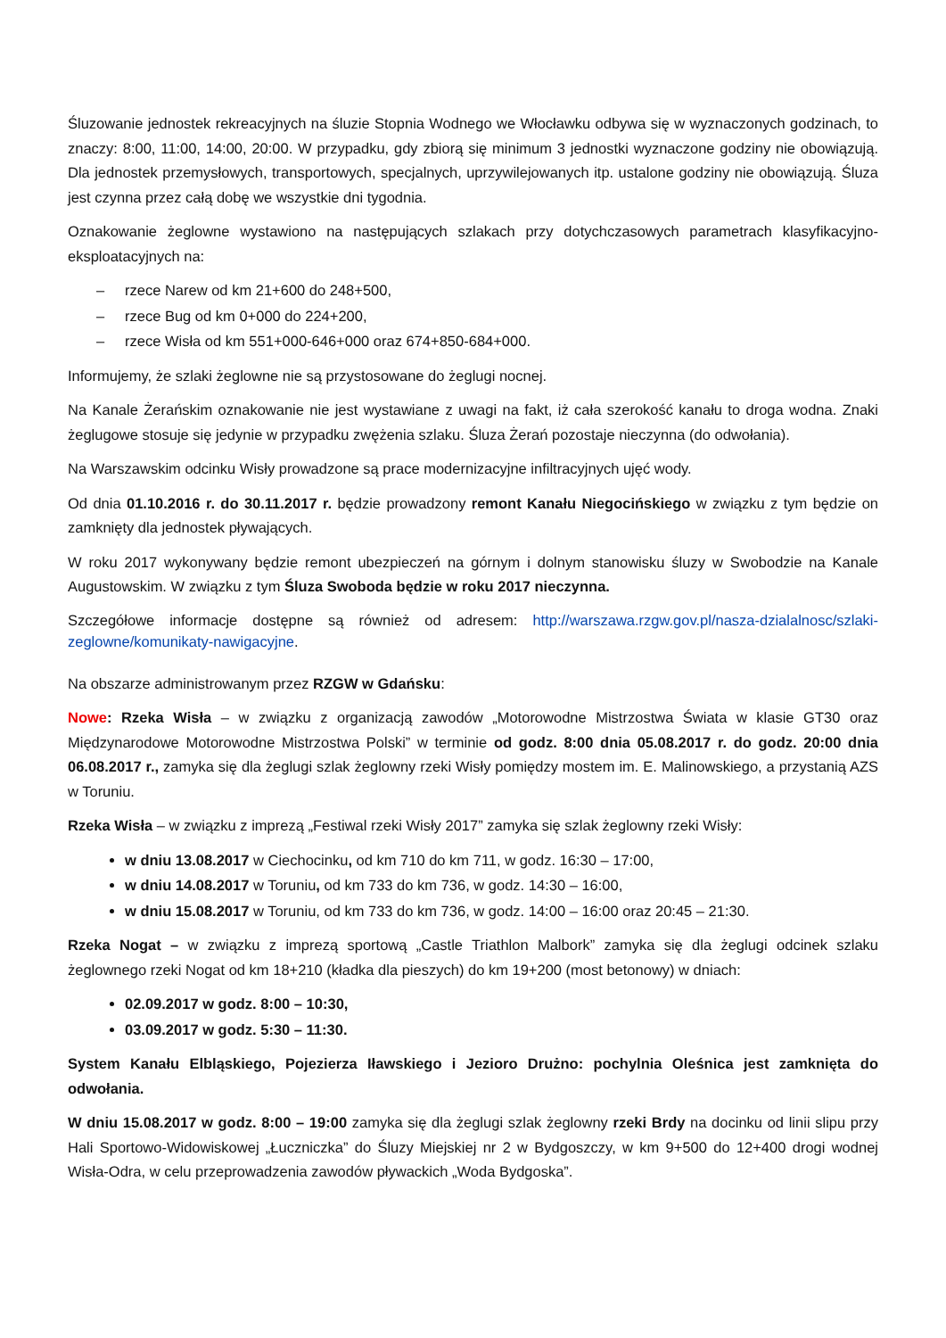Śluzowanie jednostek rekreacyjnych na śluzie Stopnia Wodnego we Włocławku odbywa się w wyznaczonych godzinach, to znaczy: 8:00, 11:00, 14:00, 20:00. W przypadku, gdy zbiorą się minimum 3 jednostki wyznaczone godziny nie obowiązują. Dla jednostek przemysłowych, transportowych, specjalnych, uprzywilejowanych itp. ustalone godziny nie obowiązują. Śluza jest czynna przez całą dobę we wszystkie dni tygodnia.
Oznakowanie żeglowne wystawiono na następujących szlakach przy dotychczasowych parametrach klasyfikacyjno-eksploatacyjnych na:
– rzece Narew od km 21+600 do 248+500,
– rzece Bug od km 0+000 do 224+200,
– rzece Wisła od km 551+000-646+000 oraz 674+850-684+000.
Informujemy, że szlaki żeglowne nie są przystosowane do żeglugi nocnej.
Na Kanale Żerańskim oznakowanie nie jest wystawiane z uwagi na fakt, iż cała szerokość kanału to droga wodna. Znaki żeglugowe stosuje się jedynie w przypadku zwężenia szlaku. Śluza Żerań pozostaje nieczynna (do odwołania).
Na Warszawskim odcinku Wisły prowadzone są prace modernizacyjne infiltracyjnych ujęć wody.
Od dnia 01.10.2016 r. do 30.11.2017 r. będzie prowadzony remont Kanału Niegocińskiego w związku z tym będzie on zamknięty dla jednostek pływających.
W roku 2017 wykonywany będzie remont ubezpieczeń na górnym i dolnym stanowisku śluzy w Swobodzie na Kanale Augustowskim. W związku z tym Śluza Swoboda będzie w roku 2017 nieczynna.
Szczegółowe informacje dostępne są również od adresem: http://warszawa.rzgw.gov.pl/nasza-dzialalnosc/szlaki-zeglowne/komunikaty-nawigacyjne.
Na obszarze administrowanym przez RZGW w Gdańsku:
Nowe: Rzeka Wisła – w związku z organizacją zawodów „Motorowodne Mistrzostwa Świata w klasie GT30 oraz Międzynarodowe Motorowodne Mistrzostwa Polski” w terminie od godz. 8:00 dnia 05.08.2017 r. do godz. 20:00 dnia 06.08.2017 r., zamyka się dla żeglugi szlak żeglowny rzeki Wisły pomiędzy mostem im. E. Malinowskiego, a przystanią AZS w Toruniu.
Rzeka Wisła – w związku z imprezą „Festiwal rzeki Wisły 2017” zamyka się szlak żeglowny rzeki Wisły:
w dniu 13.08.2017 w Ciechocinku, od km 710 do km 711, w godz. 16:30 – 17:00,
w dniu 14.08.2017 w Toruniu, od km 733 do km 736, w godz. 14:30 – 16:00,
w dniu 15.08.2017 w Toruniu, od km 733 do km 736, w godz. 14:00 – 16:00 oraz 20:45 – 21:30.
Rzeka Nogat – w związku z imprezą sportową „Castle Triathlon Malbork” zamyka się dla żeglugi odcinek szlaku żeglownego rzeki Nogat od km 18+210 (kładka dla pieszych) do km 19+200 (most betonowy) w dniach:
02.09.2017 w godz. 8:00 – 10:30,
03.09.2017 w godz. 5:30 – 11:30.
System Kanału Elbląskiego, Pojezierza Iławskiego i Jezioro Drużno: pochylnia Oleśnica jest zamknięta do odwołania.
W dniu 15.08.2017 w godz. 8:00 – 19:00 zamyka się dla żeglugi szlak żeglowny rzeki Brdy na docinku od linii slipu przy Hali Sportowo-Widowiskowej „Łuczniczka” do Śluzy Miejskiej nr 2 w Bydgoszczy, w km 9+500 do 12+400 drogi wodnej Wisła-Odra, w celu przeprowadzenia zawodów pływackich „Woda Bydgoska”.